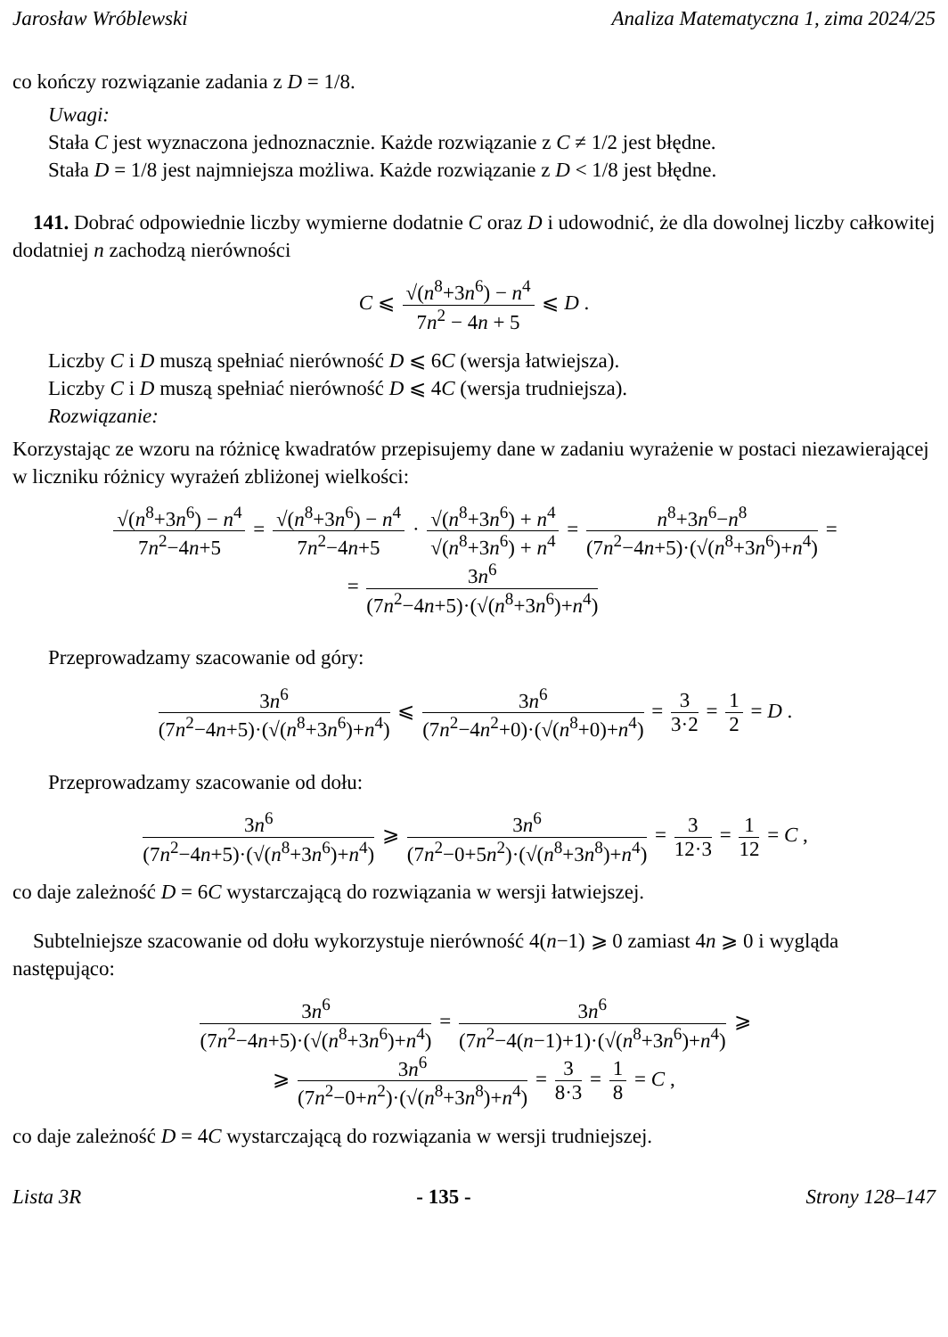Jarosław Wróblewski Analiza Matematyczna 1, zima 2024/25
co kończy rozwiązanie zadania z D = 1/8.
Uwagi:
Stała C jest wyznaczona jednoznacznie. Każde rozwiązanie z C ≠ 1/2 jest błędne.
Stała D = 1/8 jest najmniejsza możliwa. Każde rozwiązanie z D < 1/8 jest błędne.
141. Dobrać odpowiednie liczby wymierne dodatnie C oraz D i udowodnić, że dla dowolnej liczby całkowitej dodatniej n zachodzą nierówności
C ⩽ √(n<sup>8</sup>+3n<sup>6</sup>) − n<sup>4</sup> 7n<sup>2</sup> − 4n + 5 ⩽ D .
Liczby C i D muszą spełniać nierówność D ⩽ 6C (wersja łatwiejsza).
Liczby C i D muszą spełniać nierówność D ⩽ 4C (wersja trudniejsza).
Rozwiązanie:
Korzystając ze wzoru na różnicę kwadratów przepisujemy dane w zadaniu wyrażenie w postaci niezawierającej w liczniku różnicy wyrażeń zbliżonej wielkości:
√(n<sup>8</sup>+3n<sup>6</sup>) − n<sup>4</sup> 7n<sup>2</sup>−4n+5 = √(n<sup>8</sup>+3n<sup>6</sup>) − n<sup>4</sup> 7n<sup>2</sup>−4n+5 · √(n<sup>8</sup>+3n<sup>6</sup>) + n<sup>4</sup> √(n<sup>8</sup>+3n<sup>6</sup>) + n<sup>4</sup> = n<sup>8</sup>+3n<sup>6</sup>−n<sup>8</sup> (7n<sup>2</sup>−4n+5)·(√(n<sup>8</sup>+3n<sup>6</sup>)+n<sup>4</sup>) =
= 3n<sup>6</sup> (7n<sup>2</sup>−4n+5)·(√(n<sup>8</sup>+3n<sup>6</sup>)+n<sup>4</sup>)
Przeprowadzamy szacowanie od góry:
3n<sup>6</sup> (7n<sup>2</sup>−4n+5)·(√(n<sup>8</sup>+3n<sup>6</sup>)+n<sup>4</sup>) ⩽ 3n<sup>6</sup> (7n<sup>2</sup>−4n<sup>2</sup>+0)·(√(n<sup>8</sup>+0)+n<sup>4</sup>) = 3 3·2 = 1 2 = D .
Przeprowadzamy szacowanie od dołu:
3n<sup>6</sup> (7n<sup>2</sup>−4n+5)·(√(n<sup>8</sup>+3n<sup>6</sup>)+n<sup>4</sup>) ⩾ 3n<sup>6</sup> (7n<sup>2</sup>−0+5n<sup>2</sup>)·(√(n<sup>8</sup>+3n<sup>8</sup>)+n<sup>4</sup>) = 3 12·3 = 1 12 = C ,
co daje zależność D = 6C wystarczającą do rozwiązania w wersji łatwiejszej.
Subtelniejsze szacowanie od dołu wykorzystuje nierówność 4(n−1) ⩾ 0 zamiast 4n ⩾ 0 i wygląda następująco:
3n<sup>6</sup> (7n<sup>2</sup>−4n+5)·(√(n<sup>8</sup>+3n<sup>6</sup>)+n<sup>4</sup>) = 3n<sup>6</sup> (7n<sup>2</sup>−4(n−1)+1)·(√(n<sup>8</sup>+3n<sup>6</sup>)+n<sup>4</sup>) ⩾
⩾ 3n<sup>6</sup> (7n<sup>2</sup>−0+n<sup>2</sup>)·(√(n<sup>8</sup>+3n<sup>8</sup>)+n<sup>4</sup>) = 3 8·3 = 1 8 = C ,
co daje zależność D = 4C wystarczającą do rozwiązania w wersji trudniejszej.
Lista 3R - 135 - Strony 128–147